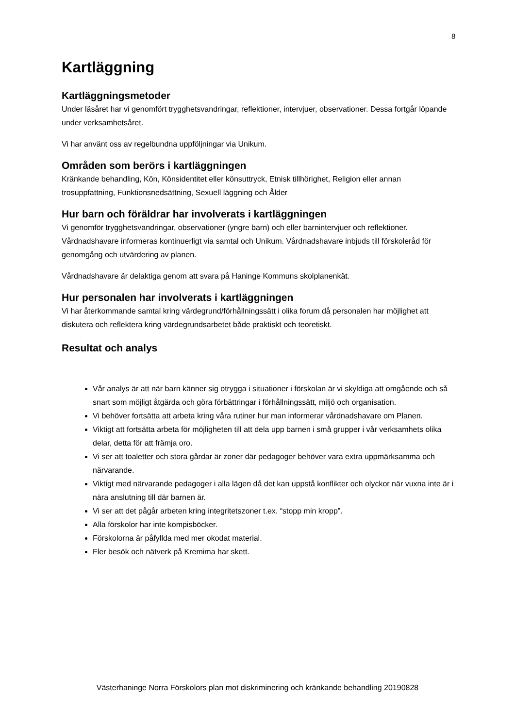8
Kartläggning
Kartläggningsmetoder
Under läsåret har vi genomfört trygghetsvandringar, reflektioner, intervjuer, observationer. Dessa fortgår löpande under verksamhetsåret.
Vi har använt oss av regelbundna uppföljningar via Unikum.
Områden som berörs i kartläggningen
Kränkande behandling, Kön, Könsidentitet eller könsuttryck, Etnisk tillhörighet, Religion eller annan trosuppfattning, Funktionsnedsättning, Sexuell läggning och Ålder
Hur barn och föräldrar har involverats i kartläggningen
Vi genomför trygghetsvandringar, observationer (yngre barn) och eller barnintervjuer och reflektioner. Vårdnadshavare informeras kontinuerligt via samtal och Unikum. Vårdnadshavare inbjuds till förskoleråd för genomgång och utvärdering av planen.
Vårdnadshavare är delaktiga genom att svara på Haninge Kommuns skolplanenkät.
Hur personalen har involverats i kartläggningen
Vi har återkommande samtal kring värdegrund/förhållningssätt i olika forum då personalen har möjlighet att diskutera och reflektera kring värdegrundsarbetet både praktiskt och teoretiskt.
Resultat och analys
Vår analys är att när barn känner sig otrygga i situationer i förskolan är vi skyldiga att omgående och så snart som möjligt åtgärda och göra förbättringar i förhållningssätt, miljö och organisation.
Vi behöver fortsätta att arbeta kring våra rutiner hur man informerar vårdnadshavare om Planen.
Viktigt att fortsätta arbeta för möjligheten till att dela upp barnen i små grupper i vår verksamhets olika delar, detta för att främja oro.
Vi ser att toaletter och stora gårdar är zoner där pedagoger behöver vara extra uppmärksamma och närvarande.
Viktigt med närvarande pedagoger i alla lägen då det kan uppstå konflikter och olyckor när vuxna inte är i nära anslutning till där barnen är.
Vi ser att det pågår arbeten kring integritetszoner t.ex. “stopp min kropp”.
Alla förskolor har inte kompisböcker.
Förskolorna är påfyllda med mer okodat material.
Fler besök och nätverk på Kremima har skett.
Västerhaninge Norra Förskolors plan mot diskriminering och kränkande behandling 20190828